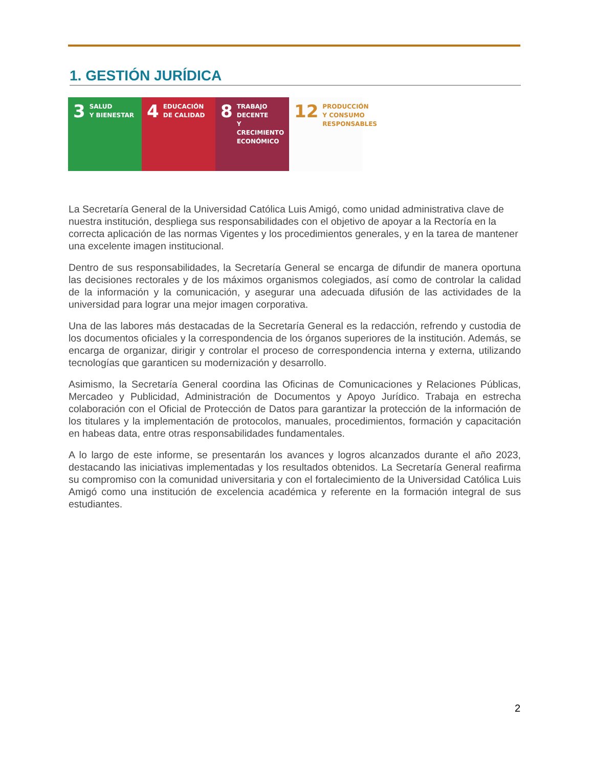1. GESTIÓN JURÍDICA
3 SALUD
Y BIENESTAR
4 EDUCACIÓN
DE CALIDAD
8 TRABAJO DECENTE
Y CRECIMIENTO
ECONÓMICO
12 PRODUCCIÓN
Y CONSUMO
RESPONSABLES
La Secretaría General de la Universidad Católica Luis Amigó, como unidad administrativa clave de nuestra institución, despliega sus responsabilidades con el objetivo de apoyar a la Rectoría en la correcta aplicación de las normas Vigentes y los procedimientos generales, y en la tarea de mantener una excelente imagen institucional.
Dentro de sus responsabilidades, la Secretaría General se encarga de difundir de manera oportuna las decisiones rectorales y de los máximos organismos colegiados, así como de controlar la calidad de la información y la comunicación, y asegurar una adecuada difusión de las actividades de la universidad para lograr una mejor imagen corporativa.
Una de las labores más destacadas de la Secretaría General es la redacción, refrendo y custodia de los documentos oficiales y la correspondencia de los órganos superiores de la institución. Además, se encarga de organizar, dirigir y controlar el proceso de correspondencia interna y externa, utilizando tecnologías que garanticen su modernización y desarrollo.
Asimismo, la Secretaría General coordina las Oficinas de Comunicaciones y Relaciones Públicas, Mercadeo y Publicidad, Administración de Documentos y Apoyo Jurídico. Trabaja en estrecha colaboración con el Oficial de Protección de Datos para garantizar la protección de la información de los titulares y la implementación de protocolos, manuales, procedimientos, formación y capacitación en habeas data, entre otras responsabilidades fundamentales.
A lo largo de este informe, se presentarán los avances y logros alcanzados durante el año 2023, destacando las iniciativas implementadas y los resultados obtenidos. La Secretaría General reafirma su compromiso con la comunidad universitaria y con el fortalecimiento de la Universidad Católica Luis Amigó como una institución de excelencia académica y referente en la formación integral de sus estudiantes.
2